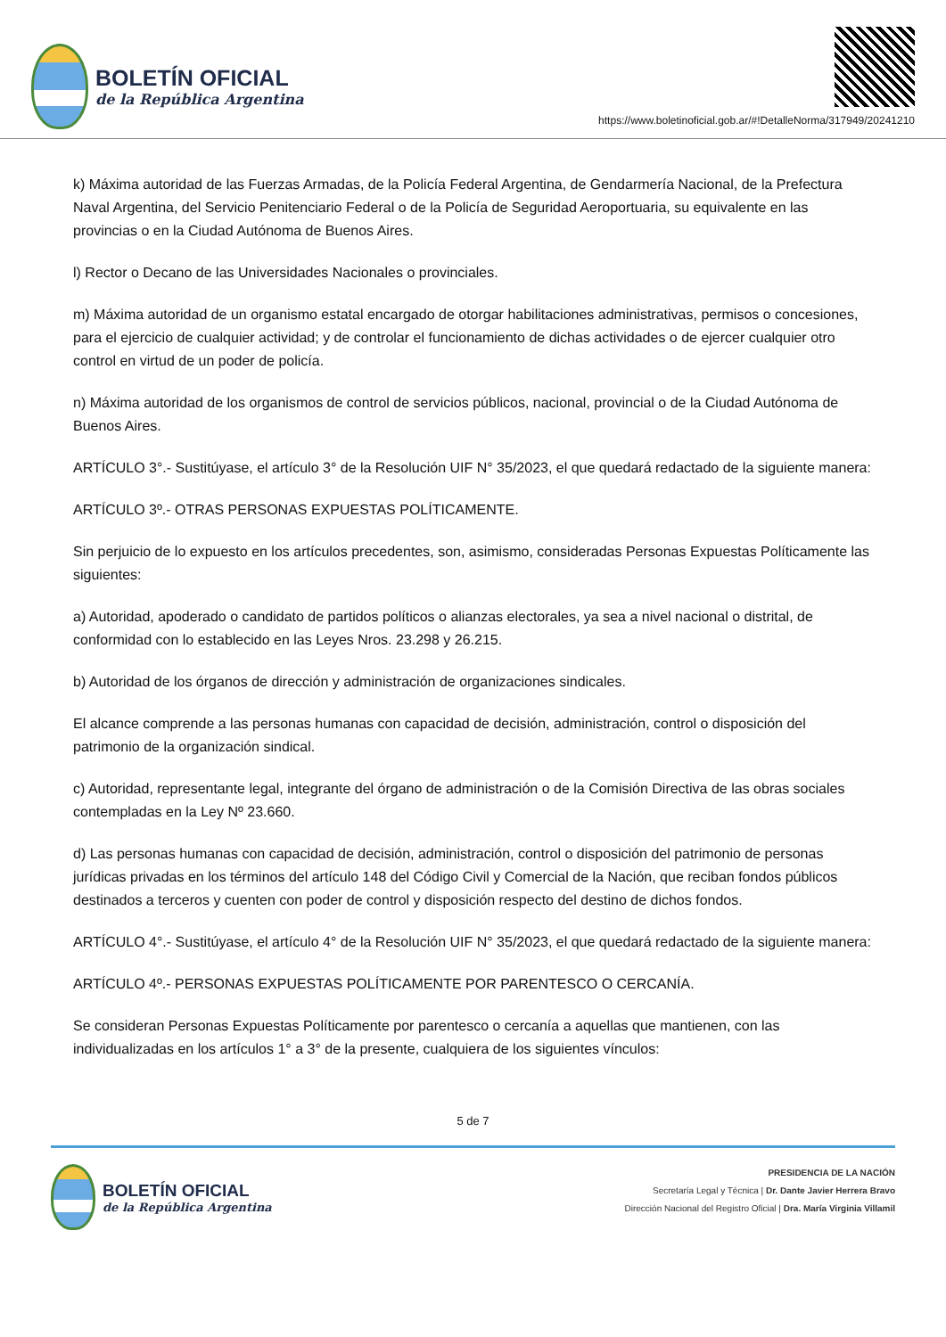BOLETÍN OFICIAL
de la República Argentina
https://www.boletinoficial.gob.ar/#!DetalleNorma/317949/20241210
k) Máxima autoridad de las Fuerzas Armadas, de la Policía Federal Argentina, de Gendarmería Nacional, de la Prefectura Naval Argentina, del Servicio Penitenciario Federal o de la Policía de Seguridad Aeroportuaria, su equivalente en las provincias o en la Ciudad Autónoma de Buenos Aires.
l) Rector o Decano de las Universidades Nacionales o provinciales.
m) Máxima autoridad de un organismo estatal encargado de otorgar habilitaciones administrativas, permisos o concesiones, para el ejercicio de cualquier actividad; y de controlar el funcionamiento de dichas actividades o de ejercer cualquier otro control en virtud de un poder de policía.
n) Máxima autoridad de los organismos de control de servicios públicos, nacional, provincial o de la Ciudad Autónoma de Buenos Aires.
ARTÍCULO 3°.- Sustitúyase, el artículo 3° de la Resolución UIF N° 35/2023, el que quedará redactado de la siguiente manera:
ARTÍCULO 3º.- OTRAS PERSONAS EXPUESTAS POLÍTICAMENTE.
Sin perjuicio de lo expuesto en los artículos precedentes, son, asimismo, consideradas Personas Expuestas Políticamente las siguientes:
a) Autoridad, apoderado o candidato de partidos políticos o alianzas electorales, ya sea a nivel nacional o distrital, de conformidad con lo establecido en las Leyes Nros. 23.298 y 26.215.
b) Autoridad de los órganos de dirección y administración de organizaciones sindicales.
El alcance comprende a las personas humanas con capacidad de decisión, administración, control o disposición del patrimonio de la organización sindical.
c) Autoridad, representante legal, integrante del órgano de administración o de la Comisión Directiva de las obras sociales contempladas en la Ley Nº 23.660.
d) Las personas humanas con capacidad de decisión, administración, control o disposición del patrimonio de personas jurídicas privadas en los términos del artículo 148 del Código Civil y Comercial de la Nación, que reciban fondos públicos destinados a terceros y cuenten con poder de control y disposición respecto del destino de dichos fondos.
ARTÍCULO 4°.- Sustitúyase, el artículo 4° de la Resolución UIF N° 35/2023, el que quedará redactado de la siguiente manera:
ARTÍCULO 4º.- PERSONAS EXPUESTAS POLÍTICAMENTE POR PARENTESCO O CERCANÍA.
Se consideran Personas Expuestas Políticamente por parentesco o cercanía a aquellas que mantienen, con las individualizadas en los artículos 1° a 3° de la presente, cualquiera de los siguientes vínculos:
5 de 7
BOLETÍN OFICIAL
de la República Argentina
PRESIDENCIA DE LA NACIÓN
Secretaría Legal y Técnica | Dr. Dante Javier Herrera Bravo
Dirección Nacional del Registro Oficial | Dra. María Virginia Villamil